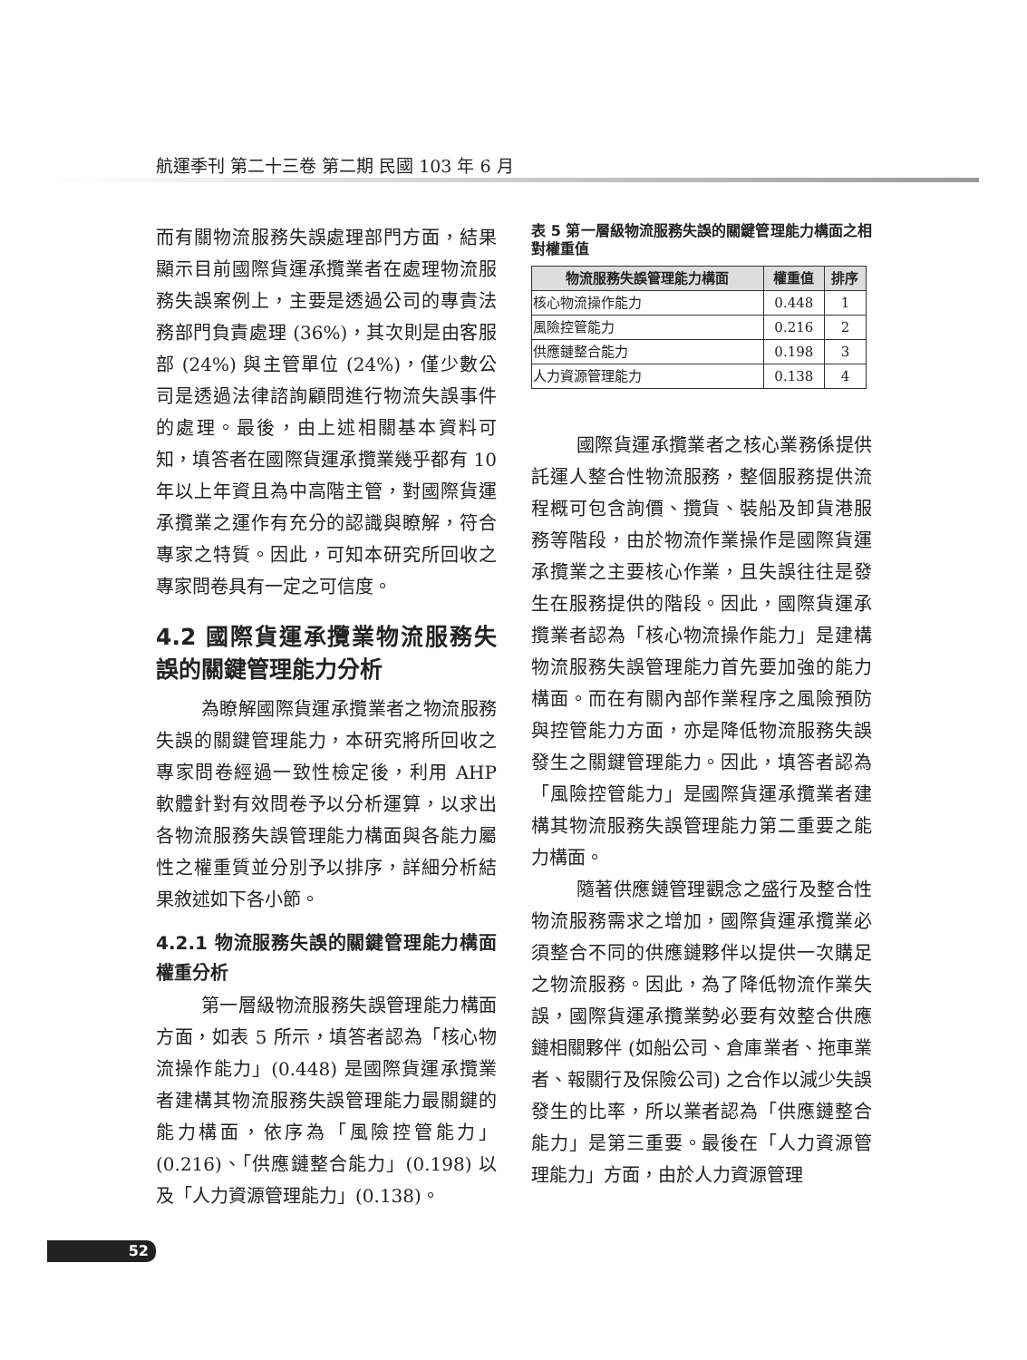航運季刊 第二十三卷 第二期 民國 103 年 6 月
而有關物流服務失誤處理部門方面，結果顯示目前國際貨運承攬業者在處理物流服務失誤案例上，主要是透過公司的專責法務部門負責處理 (36%)，其次則是由客服部 (24%) 與主管單位 (24%)，僅少數公司是透過法律諮詢顧問進行物流失誤事件的處理。最後，由上述相關基本資料可知，填答者在國際貨運承攬業幾乎都有 10 年以上年資且為中高階主管，對國際貨運承攬業之運作有充分的認識與瞭解，符合專家之特質。因此，可知本研究所回收之專家問卷具有一定之可信度。
4.2 國際貨運承攬業物流服務失誤的關鍵管理能力分析
為瞭解國際貨運承攬業者之物流服務失誤的關鍵管理能力，本研究將所回收之專家問卷經過一致性檢定後，利用 AHP 軟體針對有效問卷予以分析運算，以求出各物流服務失誤管理能力構面與各能力屬性之權重質並分別予以排序，詳細分析結果敘述如下各小節。
4.2.1 物流服務失誤的關鍵管理能力構面權重分析
第一層級物流服務失誤管理能力構面方面，如表 5 所示，填答者認為「核心物流操作能力」(0.448) 是國際貨運承攬業者建構其物流服務失誤管理能力最關鍵的能力構面，依序為「風險控管能力」(0.216)、「供應鏈整合能力」(0.198) 以及「人力資源管理能力」(0.138)。
表 5 第一層級物流服務失誤的關鍵管理能力構面之相對權重值
| 物流服務失誤管理能力構面 | 權重值 | 排序 |
| --- | --- | --- |
| 核心物流操作能力 | 0.448 | 1 |
| 風險控管能力 | 0.216 | 2 |
| 供應鏈整合能力 | 0.198 | 3 |
| 人力資源管理能力 | 0.138 | 4 |
國際貨運承攬業者之核心業務係提供託運人整合性物流服務，整個服務提供流程概可包含詢價、攬貨、裝船及卸貨港服務等階段，由於物流作業操作是國際貨運承攬業之主要核心作業，且失誤往往是發生在服務提供的階段。因此，國際貨運承攬業者認為「核心物流操作能力」是建構物流服務失誤管理能力首先要加強的能力構面。而在有關內部作業程序之風險預防與控管能力方面，亦是降低物流服務失誤發生之關鍵管理能力。因此，填答者認為「風險控管能力」是國際貨運承攬業者建構其物流服務失誤管理能力第二重要之能力構面。
隨著供應鏈管理觀念之盛行及整合性物流服務需求之增加，國際貨運承攬業必須整合不同的供應鏈夥伴以提供一次購足之物流服務。因此，為了降低物流作業失誤，國際貨運承攬業勢必要有效整合供應鏈相關夥伴 (如船公司、倉庫業者、拖車業者、報關行及保險公司) 之合作以減少失誤發生的比率，所以業者認為「供應鏈整合能力」是第三重要。最後在「人力資源管理能力」方面，由於人力資源管理
52